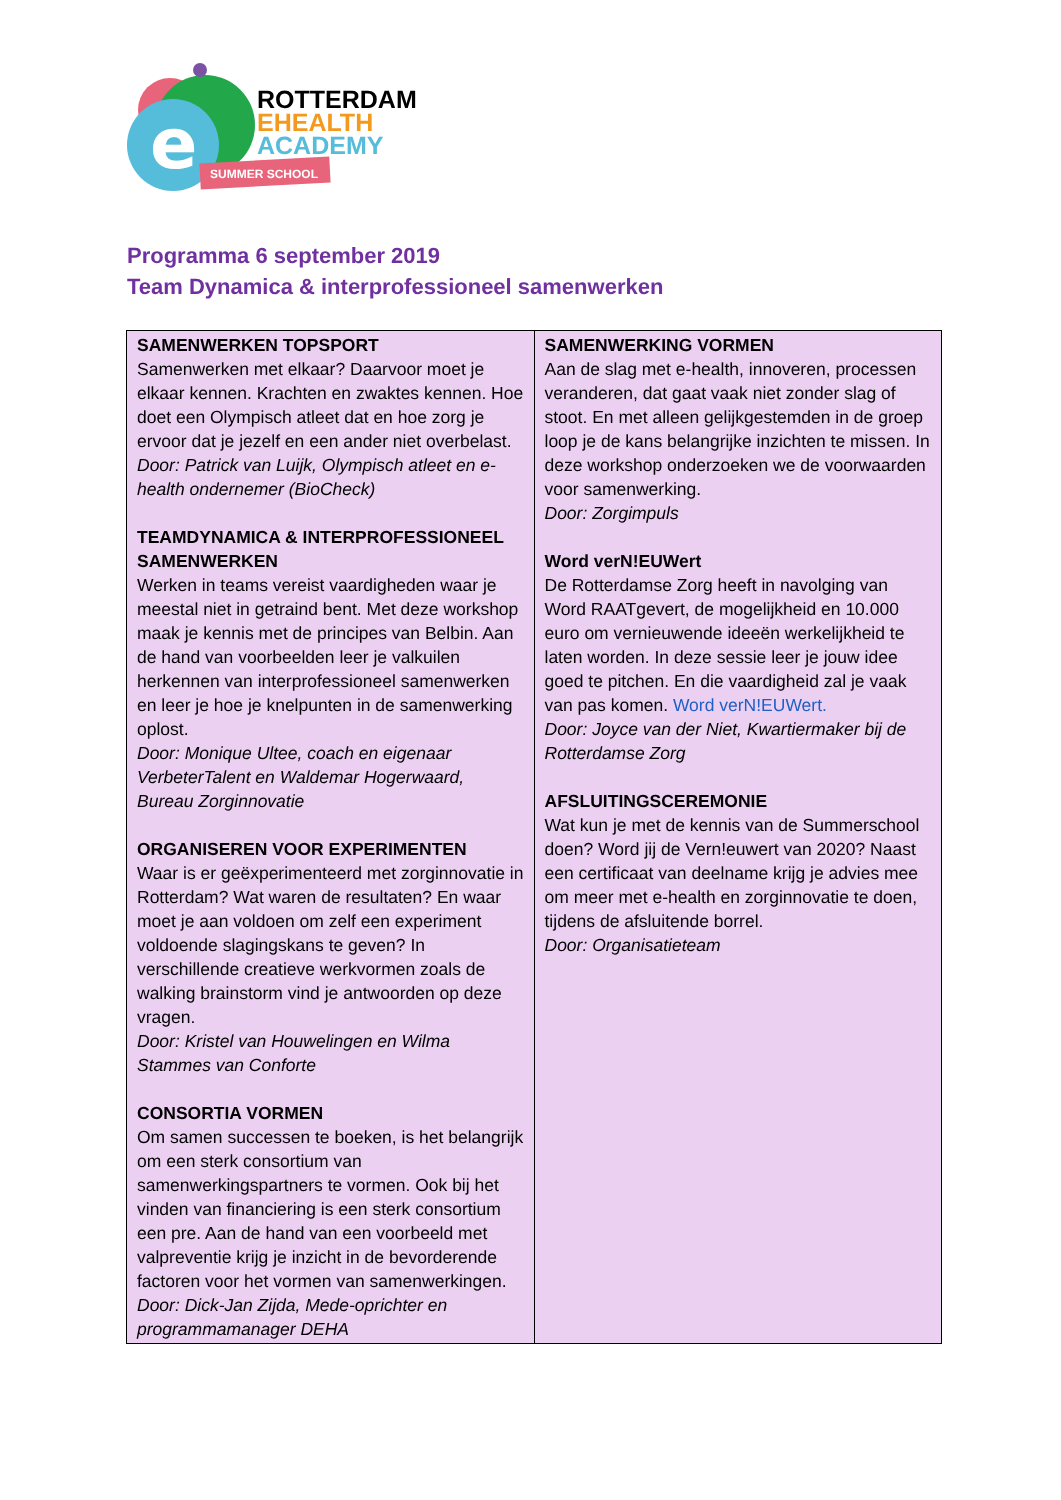e
SUMMER SCHOOL
ROTTERDAM
EHEALTH
ACADEMY
Programma 6 september 2019
Team Dynamica & interprofessioneel samenwerken
| SAMENWERKEN TOPSPORT Samenwerken met elkaar? Daarvoor moet je elkaar kennen. Krachten en zwaktes kennen. Hoe doet een Olympisch atleet dat en hoe zorg je ervoor dat je jezelf en een ander niet overbelast. Door: Patrick van Luijk, Olympisch atleet en e-health ondernemer (BioCheck) TEAMDYNAMICA & INTERPROFESSIONEEL SAMENWERKEN Werken in teams vereist vaardigheden waar je meestal niet in getraind bent. Met deze workshop maak je kennis met de principes van Belbin. Aan de hand van voorbeelden leer je valkuilen herkennen van interprofessioneel samenwerken en leer je hoe je knelpunten in de samenwerking oplost. Door: Monique Ultee, coach en eigenaar VerbeterTalent en Waldemar Hogerwaard, Bureau Zorginnovatie ORGANISEREN VOOR EXPERIMENTEN Waar is er geëxperimenteerd met zorginnovatie in Rotterdam? Wat waren de resultaten? En waar moet je aan voldoen om zelf een experiment voldoende slagingskans te geven? In verschillende creatieve werkvormen zoals de walking brainstorm vind je antwoorden op deze vragen. Door: Kristel van Houwelingen en Wilma Stammes van Conforte CONSORTIA VORMEN Om samen successen te boeken, is het belangrijk om een sterk consortium van samenwerkingspartners te vormen. Ook bij het vinden van financiering is een sterk consortium een pre. Aan de hand van een voorbeeld met valpreventie krijg je inzicht in de bevorderende factoren voor het vormen van samenwerkingen. Door: Dick-Jan Zijda, Mede-oprichter en programmamanager DEHA | SAMENWERKING VORMEN Aan de slag met e-health, innoveren, processen veranderen, dat gaat vaak niet zonder slag of stoot. En met alleen gelijkgestemden in de groep loop je de kans belangrijke inzichten te missen. In deze workshop onderzoeken we de voorwaarden voor samenwerking. Door: Zorgimpuls Word verN!EUWert De Rotterdamse Zorg heeft in navolging van Word RAATgevert, de mogelijkheid en 10.000 euro om vernieuwende ideeën werkelijkheid te laten worden. In deze sessie leer je jouw idee goed te pitchen. En die vaardigheid zal je vaak van pas komen. Word verN!EUWert. Door: Joyce van der Niet, Kwartiermaker bij de Rotterdamse Zorg AFSLUITINGSCEREMONIE Wat kun je met de kennis van de Summerschool doen? Word jij de Vern!euwert van 2020? Naast een certificaat van deelname krijg je advies mee om meer met e-health en zorginnovatie te doen, tijdens de afsluitende borrel. Door: Organisatieteam |